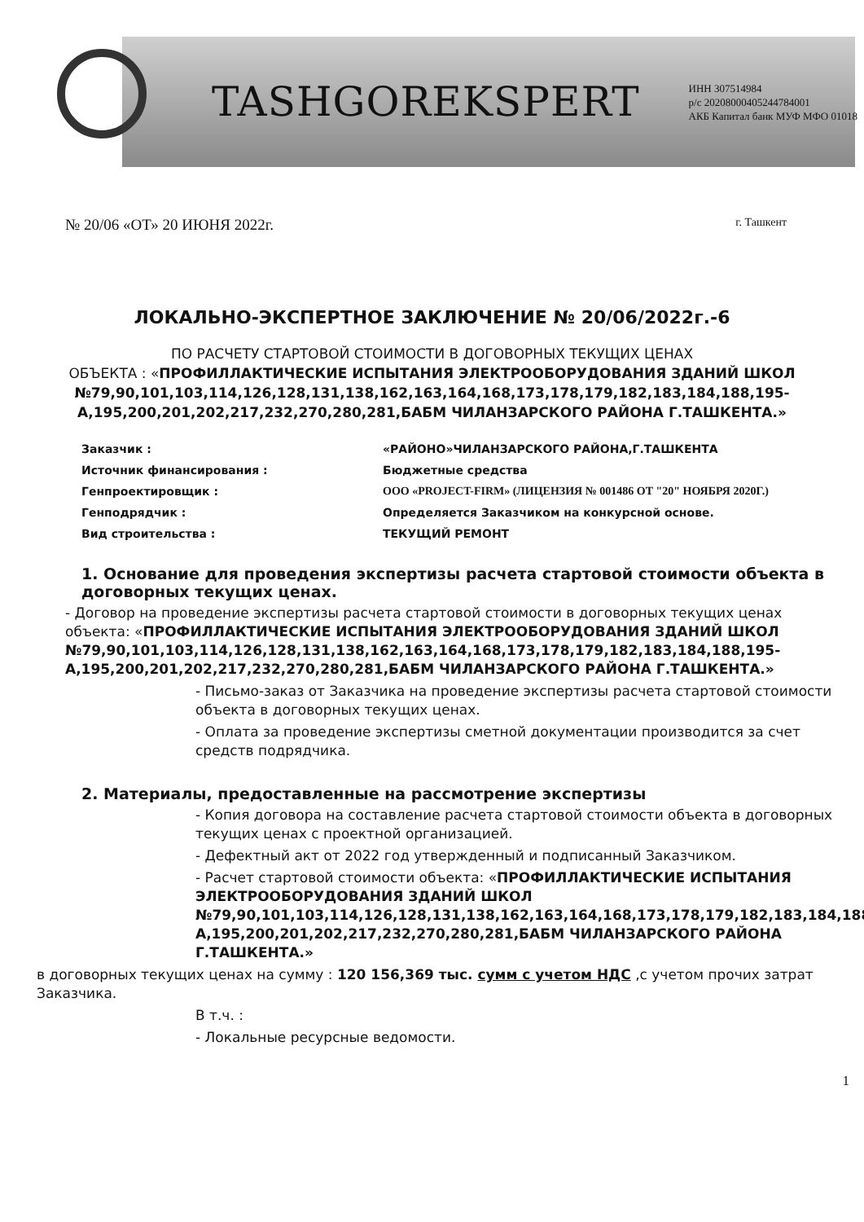TASHGOREKSPERT
ИНН 307514984
р/с 20208000405244784001
АКБ Капитал банк МУФ МФО 01018
№ 20/06 «ОТ» 20 ИЮНЯ 2022г. г. Ташкент
ЛОКАЛЬНО-ЭКСПЕРТНОЕ ЗАКЛЮЧЕНИЕ № 20/06/2022г.-6
ПО РАСЧЕТУ СТАРТОВОЙ СТОИМОСТИ В ДОГОВОРНЫХ ТЕКУЩИХ ЦЕНАХ
ОБЪЕКТА : «ПРОФИЛЛАКТИЧЕСКИЕ ИСПЫТАНИЯ ЭЛЕКТРООБОРУДОВАНИЯ ЗДАНИЙ ШКОЛ №79,90,101,103,114,126,128,131,138,162,163,164,168,173,178,179,182,183,184,188,195-А,195,200,201,202,217,232,270,280,281,БАБМ ЧИЛАНЗАРСКОГО РАЙОНА Г.ТАШКЕНТА.»
Заказчик : «РАЙОНО»ЧИЛАНЗАРСКОГО РАЙОНА,Г.ТАШКЕНТА Источник финансирования : Бюджетные средства Генпроектировщик : ООО «PROJECT-FIRM» (ЛИЦЕНЗИЯ № 001486 ОТ "20" НОЯБРЯ 2020Г.) Генподрядчик : Определяется Заказчиком на конкурсной основе. Вид строительства : ТЕКУЩИЙ РЕМОНТ
1. Основание для проведения экспертизы расчета стартовой стоимости объекта в договорных текущих ценах.
- Договор на проведение экспертизы расчета стартовой стоимости в договорных текущих ценах объекта: «ПРОФИЛЛАКТИЧЕСКИЕ ИСПЫТАНИЯ ЭЛЕКТРООБОРУДОВАНИЯ ЗДАНИЙ ШКОЛ №79,90,101,103,114,126,128,131,138,162,163,164,168,173,178,179,182,183,184,188,195-А,195,200,201,202,217,232,270,280,281,БАБМ ЧИЛАНЗАРСКОГО РАЙОНА Г.ТАШКЕНТА.»
- Письмо-заказ от Заказчика на проведение экспертизы расчета стартовой стоимости объекта в договорных текущих ценах.
- Оплата за проведение экспертизы сметной документации производится за счет средств подрядчика.
2. Материалы, предоставленные на рассмотрение экспертизы
- Копия договора на составление расчета стартовой стоимости объекта в договорных текущих ценах с проектной организацией.
- Дефектный акт от 2022 год утвержденный и подписанный Заказчиком.
- Расчет стартовой стоимости объекта: «ПРОФИЛЛАКТИЧЕСКИЕ ИСПЫТАНИЯ ЭЛЕКТРООБОРУДОВАНИЯ ЗДАНИЙ ШКОЛ №79,90,101,103,114,126,128,131,138,162,163,164,168,173,178,179,182,183,184,188,195-А,195,200,201,202,217,232,270,280,281,БАБМ ЧИЛАНЗАРСКОГО РАЙОНА Г.ТАШКЕНТА.»
в договорных текущих ценах на сумму : 120 156,369 тыс. сумм с учетом НДС ,с учетом прочих затрат Заказчика.
В т.ч. :
- Локальные ресурсные ведомости.
1